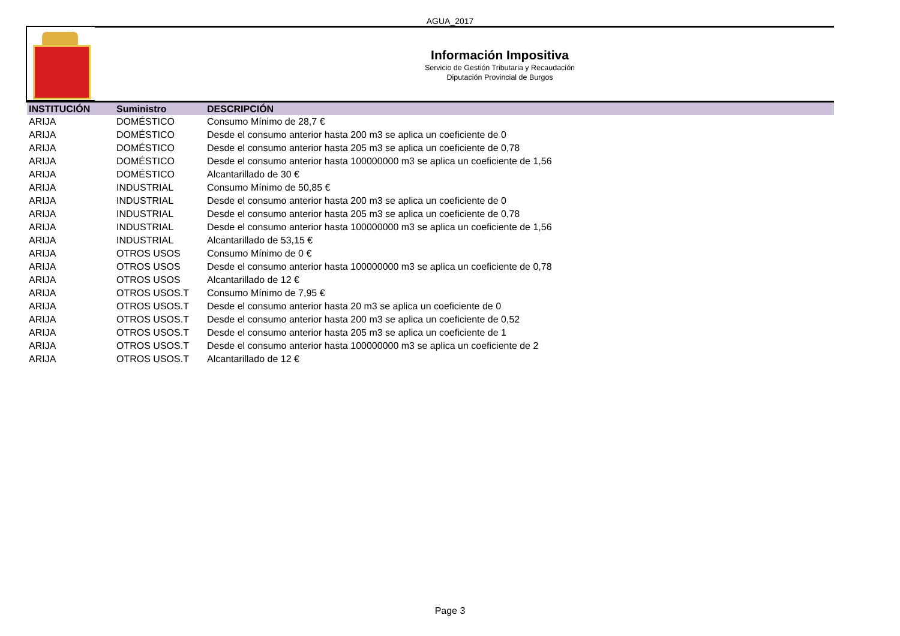AGUA_2017
Información Impositiva
Servicio de Gestión Tributaria y Recaudación
Diputación Provincial de Burgos
| INSTITUCIÓN | Suministro | DESCRIPCIÓN |
| --- | --- | --- |
| ARIJA | DOMÉSTICO | Consumo Mínimo de 28,7 € |
| ARIJA | DOMÉSTICO | Desde el consumo anterior hasta 200 m3 se aplica un coeficiente de 0 |
| ARIJA | DOMÉSTICO | Desde el consumo anterior hasta 205 m3 se aplica un coeficiente de 0,78 |
| ARIJA | DOMÉSTICO | Desde el consumo anterior hasta 100000000 m3 se aplica un coeficiente de 1,56 |
| ARIJA | DOMÉSTICO | Alcantarillado de 30 € |
| ARIJA | INDUSTRIAL | Consumo Mínimo de 50,85 € |
| ARIJA | INDUSTRIAL | Desde el consumo anterior hasta 200 m3 se aplica un coeficiente de 0 |
| ARIJA | INDUSTRIAL | Desde el consumo anterior hasta 205 m3 se aplica un coeficiente de 0,78 |
| ARIJA | INDUSTRIAL | Desde el consumo anterior hasta 100000000 m3 se aplica un coeficiente de 1,56 |
| ARIJA | INDUSTRIAL | Alcantarillado de 53,15 € |
| ARIJA | OTROS USOS | Consumo Mínimo de 0 € |
| ARIJA | OTROS USOS | Desde el consumo anterior hasta 100000000 m3 se aplica un coeficiente de 0,78 |
| ARIJA | OTROS USOS | Alcantarillado de 12 € |
| ARIJA | OTROS USOS.T | Consumo Mínimo de 7,95 € |
| ARIJA | OTROS USOS.T | Desde el consumo anterior hasta 20 m3 se aplica un coeficiente de 0 |
| ARIJA | OTROS USOS.T | Desde el consumo anterior hasta 200 m3 se aplica un coeficiente de 0,52 |
| ARIJA | OTROS USOS.T | Desde el consumo anterior hasta 205 m3 se aplica un coeficiente de 1 |
| ARIJA | OTROS USOS.T | Desde el consumo anterior hasta 100000000 m3 se aplica un coeficiente de 2 |
| ARIJA | OTROS USOS.T | Alcantarillado de 12 € |
Page 3